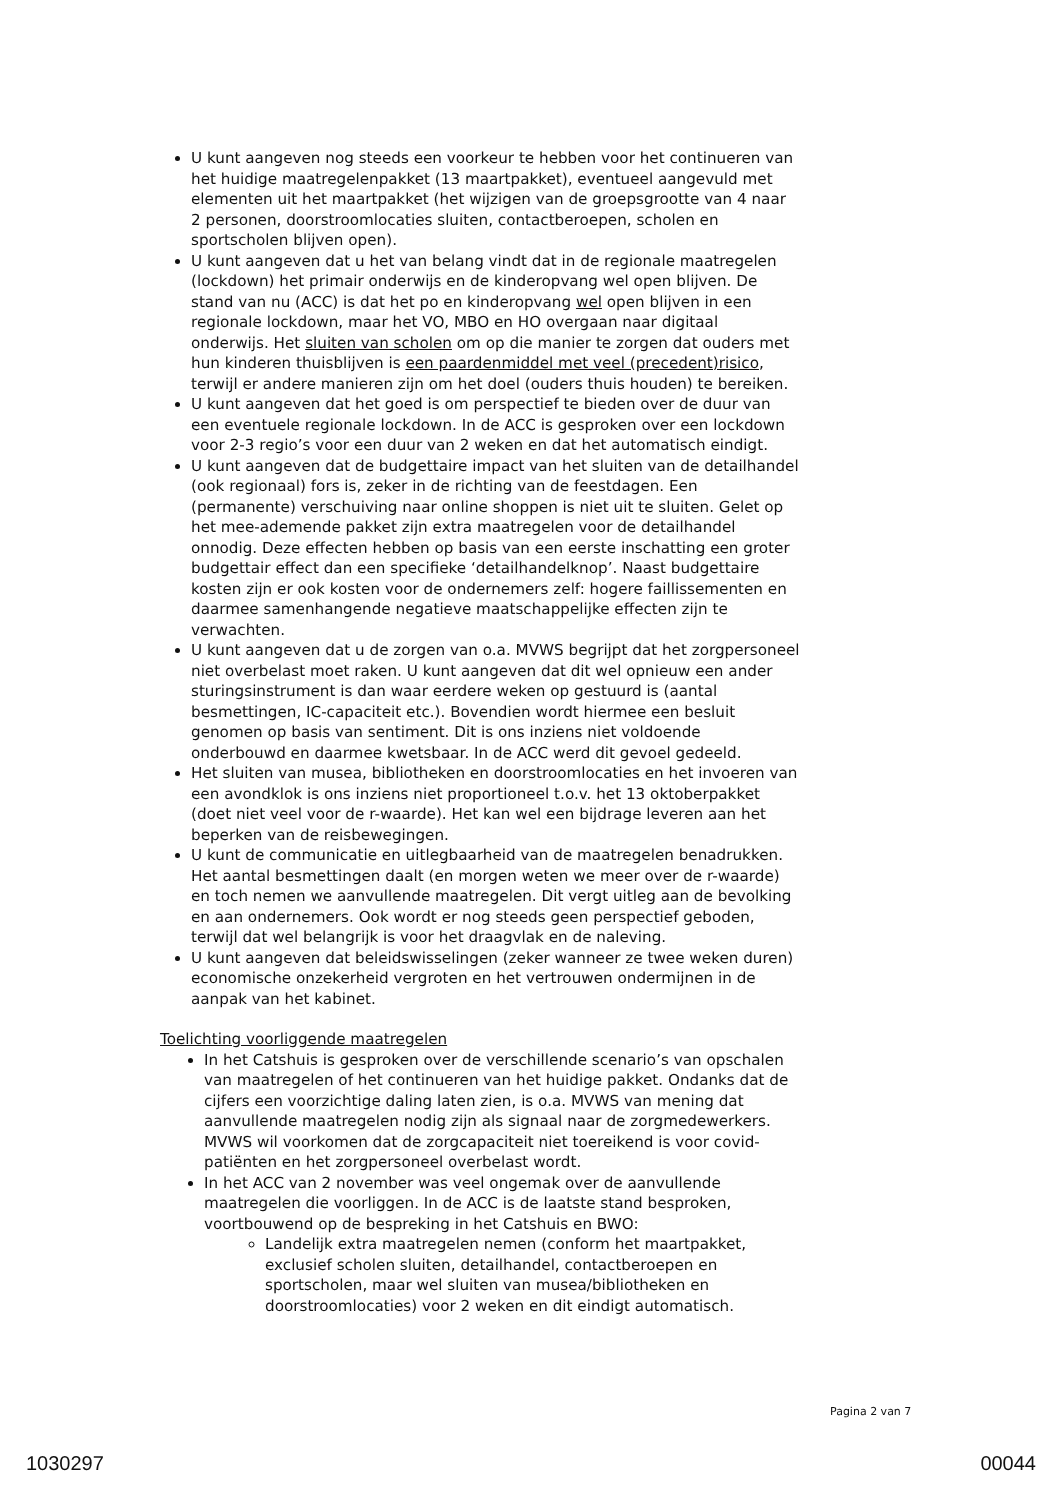U kunt aangeven nog steeds een voorkeur te hebben voor het continueren van het huidige maatregelenpakket (13 maartpakket), eventueel aangevuld met elementen uit het maartpakket (het wijzigen van de groepsgrootte van 4 naar 2 personen, doorstroomlocaties sluiten, contactberoepen, scholen en sportscholen blijven open).
U kunt aangeven dat u het van belang vindt dat in de regionale maatregelen (lockdown) het primair onderwijs en de kinderopvang wel open blijven. De stand van nu (ACC) is dat het po en kinderopvang wel open blijven in een regionale lockdown, maar het VO, MBO en HO overgaan naar digitaal onderwijs. Het sluiten van scholen om op die manier te zorgen dat ouders met hun kinderen thuisblijven is een paardenmiddel met veel (precedent)risico, terwijl er andere manieren zijn om het doel (ouders thuis houden) te bereiken.
U kunt aangeven dat het goed is om perspectief te bieden over de duur van een eventuele regionale lockdown. In de ACC is gesproken over een lockdown voor 2-3 regio’s voor een duur van 2 weken en dat het automatisch eindigt.
U kunt aangeven dat de budgettaire impact van het sluiten van de detailhandel (ook regionaal) fors is, zeker in de richting van de feestdagen. Een (permanente) verschuiving naar online shoppen is niet uit te sluiten. Gelet op het mee-ademende pakket zijn extra maatregelen voor de detailhandel onnodig. Deze effecten hebben op basis van een eerste inschatting een groter budgettair effect dan een specifieke ‘detailhandelknop’. Naast budgettaire kosten zijn er ook kosten voor de ondernemers zelf: hogere faillissementen en daarmee samenhangende negatieve maatschappelijke effecten zijn te verwachten.
U kunt aangeven dat u de zorgen van o.a. MVWS begrijpt dat het zorgpersoneel niet overbelast moet raken. U kunt aangeven dat dit wel opnieuw een ander sturingsinstrument is dan waar eerdere weken op gestuurd is (aantal besmettingen, IC-capaciteit etc.). Bovendien wordt hiermee een besluit genomen op basis van sentiment. Dit is ons inziens niet voldoende onderbouwd en daarmee kwetsbaar. In de ACC werd dit gevoel gedeeld.
Het sluiten van musea, bibliotheken en doorstroomlocaties en het invoeren van een avondklok is ons inziens niet proportioneel t.o.v. het 13 oktoberpakket (doet niet veel voor de r-waarde). Het kan wel een bijdrage leveren aan het beperken van de reisbewegingen.
U kunt de communicatie en uitlegbaarheid van de maatregelen benadrukken. Het aantal besmettingen daalt (en morgen weten we meer over de r-waarde) en toch nemen we aanvullende maatregelen. Dit vergt uitleg aan de bevolking en aan ondernemers. Ook wordt er nog steeds geen perspectief geboden, terwijl dat wel belangrijk is voor het draagvlak en de naleving.
U kunt aangeven dat beleidswisselingen (zeker wanneer ze twee weken duren) economische onzekerheid vergroten en het vertrouwen ondermijnen in de aanpak van het kabinet.
Toelichting voorliggende maatregelen
In het Catshuis is gesproken over de verschillende scenario’s van opschalen van maatregelen of het continueren van het huidige pakket. Ondanks dat de cijfers een voorzichtige daling laten zien, is o.a. MVWS van mening dat aanvullende maatregelen nodig zijn als signaal naar de zorgmedewerkers. MVWS wil voorkomen dat de zorgcapaciteit niet toereikend is voor covid-patiënten en het zorgpersoneel overbelast wordt.
In het ACC van 2 november was veel ongemak over de aanvullende maatregelen die voorliggen. In de ACC is de laatste stand besproken, voortbouwend op de bespreking in het Catshuis en BWO:
Landelijk extra maatregelen nemen (conform het maartpakket, exclusief scholen sluiten, detailhandel, contactberoepen en sportscholen, maar wel sluiten van musea/bibliotheken en doorstroomlocaties) voor 2 weken en dit eindigt automatisch.
Pagina 2 van 7
1030297 00044